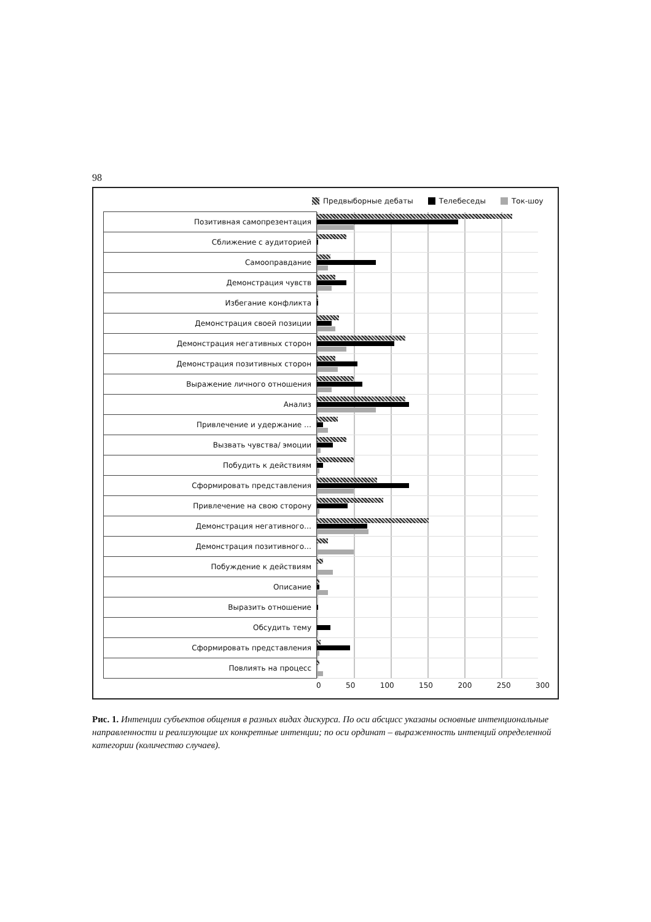98
Предвыборные дебаты Телебеседы Ток-шоу
| Позитивная самопрезентация | |
| Сближение с аудиторией | |
| Самооправдание | |
| Демонстрация чувств | |
| Избегание конфликта | |
| Демонстрация своей позиции | |
| Демонстрация негативных сторон | |
| Демонстрация позитивных сторон | |
| Выражение личного отношения | |
| Анализ | |
| Привлечение и удержание … | |
| Вызвать чувства/ эмоции | |
| Побудить к действиям | |
| Сформировать представления | |
| Привлечение на свою сторону | |
| Демонстрация негативного… | |
| Демонстрация позитивного… | |
| Побуждение к действиям | |
| Описание | |
| Выразить отношение | |
| Обсудить тему | |
| Сформировать представления | |
| Повлиять на процесс | |
0 50 100 150 200 250 300
Рис. 1. Интенции субъектов общения в разных видах дискурса. По оси абсцисс указаны основные интенциональные направленности и реализующие их конкретные интенции; по оси ординат – выраженность интенций определенной категории (количество случаев).